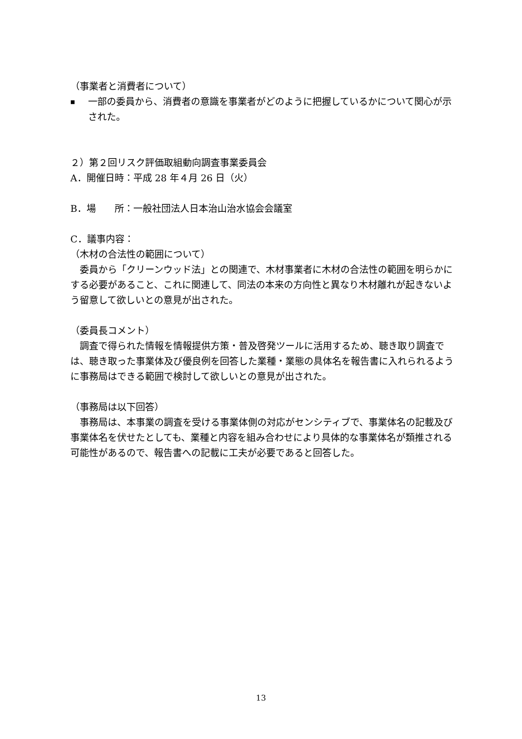（事業者と消費者について）
■
一部の委員から、消費者の意識を事業者がどのように把握しているかについて関心が示された。
２）第２回リスク評価取組動向調査事業委員会
A．開催日時：平成 28 年４月 26 日（火）
B．場　　所：一般社団法人日本治山治水協会会議室
C．議事内容：
（木材の合法性の範囲について）
　委員から「クリーンウッド法」との関連で、木材事業者に木材の合法性の範囲を明らかにする必要があること、これに関連して、同法の本来の方向性と異なり木材離れが起きないよう留意して欲しいとの意見が出された。
（委員長コメント）
　調査で得られた情報を情報提供方策・普及啓発ツールに活用するため、聴き取り調査では、聴き取った事業体及び優良例を回答した業種・業態の具体名を報告書に入れられるように事務局はできる範囲で検討して欲しいとの意見が出された。
（事務局は以下回答）
　事務局は、本事業の調査を受ける事業体側の対応がセンシティブで、事業体名の記載及び事業体名を伏せたとしても、業種と内容を組み合わせにより具体的な事業体名が類推される可能性があるので、報告書への記載に工夫が必要であると回答した。
13